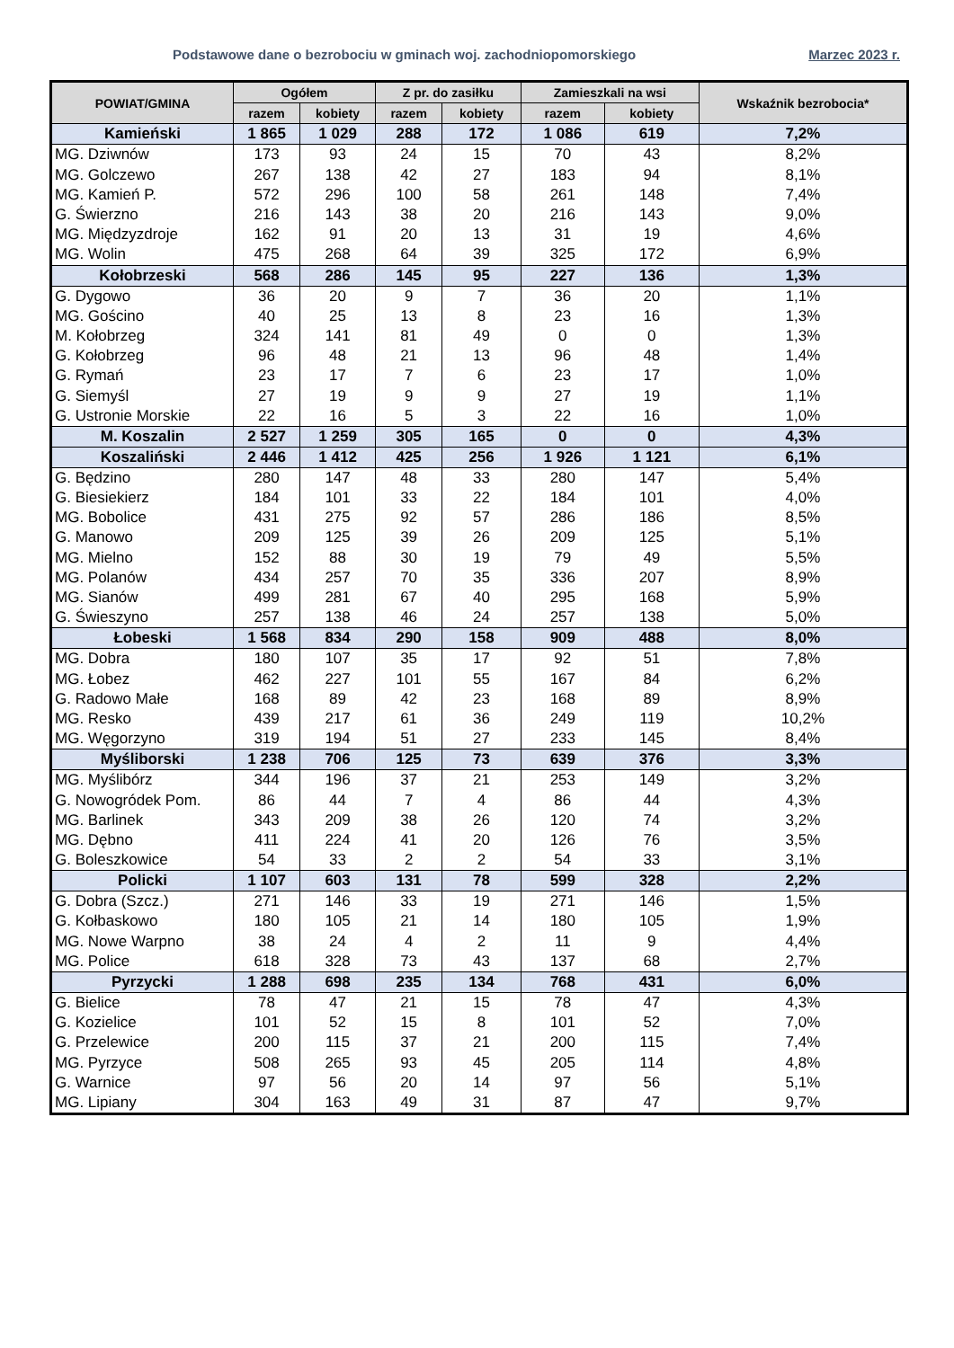Podstawowe dane o bezrobociu w gminach woj. zachodniopomorskiego Marzec 2023 r.
| POWIAT/GMINA | Ogółem | | Z pr. do zasiłku | | Zamieszkali na wsi | | Wskaźnik bezrobocia* |
| --- | --- | --- | --- | --- | --- | --- | --- |
| | razem | kobiety | razem | kobiety | razem | kobiety | |
| Kamieński | 1 865 | 1 029 | 288 | 172 | 1 086 | 619 | 7,2% |
| MG. Dziwnów | 173 | 93 | 24 | 15 | 70 | 43 | 8,2% |
| MG. Golczewo | 267 | 138 | 42 | 27 | 183 | 94 | 8,1% |
| MG. Kamień P. | 572 | 296 | 100 | 58 | 261 | 148 | 7,4% |
| G. Świerzno | 216 | 143 | 38 | 20 | 216 | 143 | 9,0% |
| MG. Międzyzdroje | 162 | 91 | 20 | 13 | 31 | 19 | 4,6% |
| MG. Wolin | 475 | 268 | 64 | 39 | 325 | 172 | 6,9% |
| Kołobrzeski | 568 | 286 | 145 | 95 | 227 | 136 | 1,3% |
| G. Dygowo | 36 | 20 | 9 | 7 | 36 | 20 | 1,1% |
| MG. Gościno | 40 | 25 | 13 | 8 | 23 | 16 | 1,3% |
| M. Kołobrzeg | 324 | 141 | 81 | 49 | 0 | 0 | 1,3% |
| G. Kołobrzeg | 96 | 48 | 21 | 13 | 96 | 48 | 1,4% |
| G. Rymań | 23 | 17 | 7 | 6 | 23 | 17 | 1,0% |
| G. Siemyśl | 27 | 19 | 9 | 9 | 27 | 19 | 1,1% |
| G. Ustronie Morskie | 22 | 16 | 5 | 3 | 22 | 16 | 1,0% |
| M. Koszalin | 2 527 | 1 259 | 305 | 165 | 0 | 0 | 4,3% |
| Koszaliński | 2 446 | 1 412 | 425 | 256 | 1 926 | 1 121 | 6,1% |
| G. Będzino | 280 | 147 | 48 | 33 | 280 | 147 | 5,4% |
| G. Biesiekierz | 184 | 101 | 33 | 22 | 184 | 101 | 4,0% |
| MG. Bobolice | 431 | 275 | 92 | 57 | 286 | 186 | 8,5% |
| G. Manowo | 209 | 125 | 39 | 26 | 209 | 125 | 5,1% |
| MG. Mielno | 152 | 88 | 30 | 19 | 79 | 49 | 5,5% |
| MG. Polanów | 434 | 257 | 70 | 35 | 336 | 207 | 8,9% |
| MG. Sianów | 499 | 281 | 67 | 40 | 295 | 168 | 5,9% |
| G. Świeszyno | 257 | 138 | 46 | 24 | 257 | 138 | 5,0% |
| Łobeski | 1 568 | 834 | 290 | 158 | 909 | 488 | 8,0% |
| MG. Dobra | 180 | 107 | 35 | 17 | 92 | 51 | 7,8% |
| MG. Łobez | 462 | 227 | 101 | 55 | 167 | 84 | 6,2% |
| G. Radowo Małe | 168 | 89 | 42 | 23 | 168 | 89 | 8,9% |
| MG. Resko | 439 | 217 | 61 | 36 | 249 | 119 | 10,2% |
| MG. Węgorzyno | 319 | 194 | 51 | 27 | 233 | 145 | 8,4% |
| Myśliborski | 1 238 | 706 | 125 | 73 | 639 | 376 | 3,3% |
| MG. Myślibórz | 344 | 196 | 37 | 21 | 253 | 149 | 3,2% |
| G. Nowogródek Pom. | 86 | 44 | 7 | 4 | 86 | 44 | 4,3% |
| MG. Barlinek | 343 | 209 | 38 | 26 | 120 | 74 | 3,2% |
| MG. Dębno | 411 | 224 | 41 | 20 | 126 | 76 | 3,5% |
| G. Boleszkowice | 54 | 33 | 2 | 2 | 54 | 33 | 3,1% |
| Policki | 1 107 | 603 | 131 | 78 | 599 | 328 | 2,2% |
| G. Dobra (Szcz.) | 271 | 146 | 33 | 19 | 271 | 146 | 1,5% |
| G. Kołbaskowo | 180 | 105 | 21 | 14 | 180 | 105 | 1,9% |
| MG. Nowe Warpno | 38 | 24 | 4 | 2 | 11 | 9 | 4,4% |
| MG. Police | 618 | 328 | 73 | 43 | 137 | 68 | 2,7% |
| Pyrzycki | 1 288 | 698 | 235 | 134 | 768 | 431 | 6,0% |
| G. Bielice | 78 | 47 | 21 | 15 | 78 | 47 | 4,3% |
| G. Kozielice | 101 | 52 | 15 | 8 | 101 | 52 | 7,0% |
| G. Przelewice | 200 | 115 | 37 | 21 | 200 | 115 | 7,4% |
| MG. Pyrzyce | 508 | 265 | 93 | 45 | 205 | 114 | 4,8% |
| G. Warnice | 97 | 56 | 20 | 14 | 97 | 56 | 5,1% |
| MG. Lipiany | 304 | 163 | 49 | 31 | 87 | 47 | 9,7% |